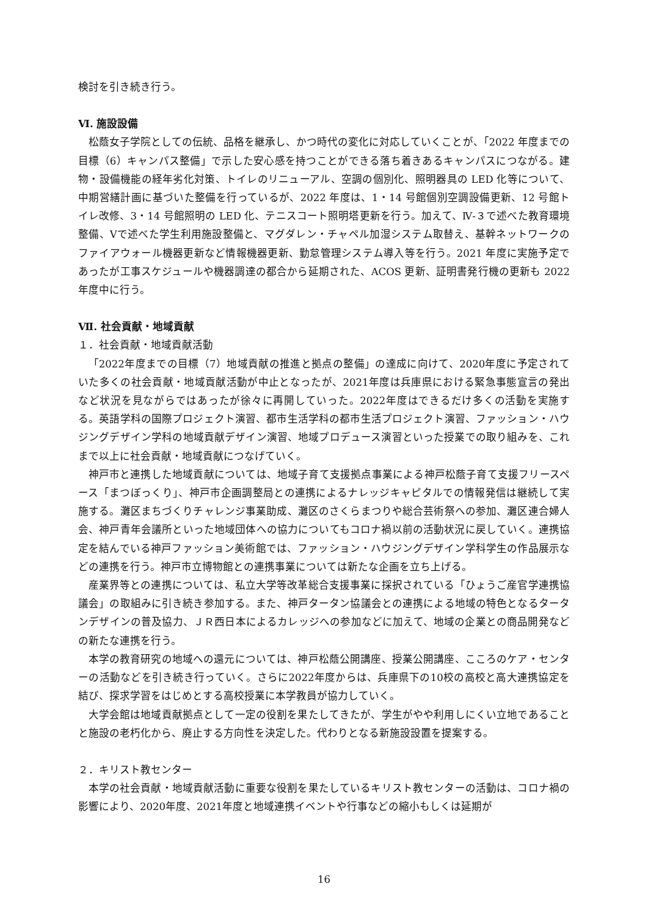検討を引き続き行う。
Ⅵ. 施設設備
松蔭女子学院としての伝統、品格を継承し、かつ時代の変化に対応していくことが、「2022 年度までの目標（6）キャンパス整備」で示した安心感を持つことができる落ち着きあるキャンパスにつながる。建物・設備機能の経年劣化対策、トイレのリニューアル、空調の個別化、照明器具の LED 化等について、中期営繕計画に基づいた整備を行っているが、2022 年度は、1・14 号館個別空調設備更新、12 号館トイレ改修、3・14 号館照明の LED 化、テニスコート照明塔更新を行う。加えて、Ⅳ‐３で述べた教育環境整備、Ⅴで述べた学生利用施設整備と、マグダレン・チャペル加湿システム取替え、基幹ネットワークのファイアウォール機器更新など情報機器更新、勤怠管理システム導入等を行う。2021 年度に実施予定であったが工事スケジュールや機器調達の都合から延期された、ACOS 更新、証明書発行機の更新も 2022 年度中に行う。
Ⅶ. 社会貢献・地域貢献
１．社会貢献・地域貢献活動
「2022年度までの目標（7）地域貢献の推進と拠点の整備」の達成に向けて、2020年度に予定されていた多くの社会貢献・地域貢献活動が中止となったが、2021年度は兵庫県における緊急事態宣言の発出など状況を見ながらではあったが徐々に再開していった。2022年度はできるだけ多くの活動を実施する。英語学科の国際プロジェクト演習、都市生活学科の都市生活プロジェクト演習、ファッション・ハウジングデザイン学科の地域貢献デザイン演習、地域プロデュース演習といった授業での取り組みを、これまで以上に社会貢献・地域貢献につなげていく。
神戸市と連携した地域貢献については、地域子育て支援拠点事業による神戸松蔭子育て支援フリースペース「まつぼっくり」、神戸市企画調整局との連携によるナレッジキャピタルでの情報発信は継続して実施する。灘区まちづくりチャレンジ事業助成、灘区のさくらまつりや総合芸術祭への参加、灘区連合婦人会、神戸青年会議所といった地域団体への協力についてもコロナ禍以前の活動状況に戻していく。連携協定を結んでいる神戸ファッション美術館では、ファッション・ハウジングデザイン学科学生の作品展示などの連携を行う。神戸市立博物館との連携事業については新たな企画を立ち上げる。
産業界等との連携については、私立大学等改革総合支援事業に採択されている「ひょうご産官学連携協議会」の取組みに引き続き参加する。また、神戸タータン協議会との連携による地域の特色となるタータンデザインの普及協力、ＪＲ西日本によるカレッジへの参加などに加えて、地域の企業との商品開発などの新たな連携を行う。
本学の教育研究の地域への還元については、神戸松蔭公開講座、授業公開講座、こころのケア・センターの活動などを引き続き行っていく。さらに2022年度からは、兵庫県下の10校の高校と高大連携協定を結び、探求学習をはじめとする高校授業に本学教員が協力していく。
大学会館は地域貢献拠点として一定の役割を果たしてきたが、学生がやや利用しにくい立地であることと施設の老朽化から、廃止する方向性を決定した。代わりとなる新施設設置を提案する。
２．キリスト教センター
本学の社会貢献・地域貢献活動に重要な役割を果たしているキリスト教センターの活動は、コロナ禍の影響により、2020年度、2021年度と地域連携イベントや行事などの縮小もしくは延期が
16